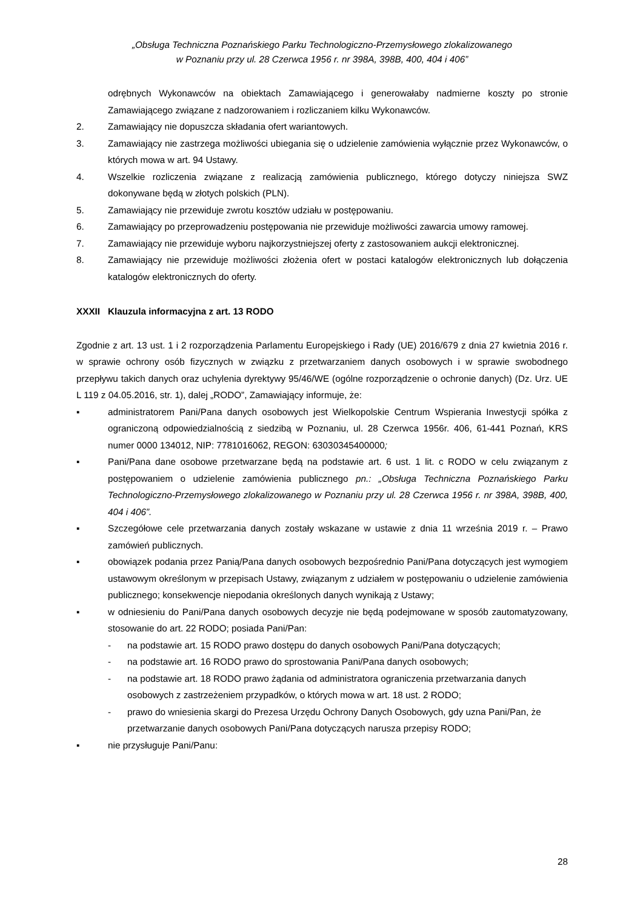„Obsługa Techniczna Poznańskiego Parku Technologiczno-Przemysłowego zlokalizowanego
w Poznaniu przy ul. 28 Czerwca 1956 r. nr 398A, 398B, 400, 404 i 406”
odrębnych Wykonawców na obiektach Zamawiającego i generowałaby nadmierne koszty po stronie Zamawiającego związane z nadzorowaniem i rozliczaniem kilku Wykonawców.
2. Zamawiający nie dopuszcza składania ofert wariantowych.
3. Zamawiający nie zastrzega możliwości ubiegania się o udzielenie zamówienia wyłącznie przez Wykonawców, o których mowa w art. 94 Ustawy.
4. Wszelkie rozliczenia związane z realizacją zamówienia publicznego, którego dotyczy niniejsza SWZ dokonywane będą w złotych polskich (PLN).
5. Zamawiający nie przewiduje zwrotu kosztów udziału w postępowaniu.
6. Zamawiający po przeprowadzeniu postępowania nie przewiduje możliwości zawarcia umowy ramowej.
7. Zamawiający nie przewiduje wyboru najkorzystniejszej oferty z zastosowaniem aukcji elektronicznej.
8. Zamawiający nie przewiduje możliwości złożenia ofert w postaci katalogów elektronicznych lub dołączenia katalogów elektronicznych do oferty.
XXXII Klauzula informacyjna z art. 13 RODO
Zgodnie z art. 13 ust. 1 i 2 rozporządzenia Parlamentu Europejskiego i Rady (UE) 2016/679 z dnia 27 kwietnia 2016 r. w sprawie ochrony osób fizycznych w związku z przetwarzaniem danych osobowych i w sprawie swobodnego przepływu takich danych oraz uchylenia dyrektywy 95/46/WE (ogólne rozporządzenie o ochronie danych) (Dz. Urz. UE L 119 z 04.05.2016, str. 1), dalej „RODO”, Zamawiający informuje, że:
▪ administratorem Pani/Pana danych osobowych jest Wielkopolskie Centrum Wspierania Inwestycji spółka z ograniczoną odpowiedzialnością z siedzibą w Poznaniu, ul. 28 Czerwca 1956r. 406, 61-441 Poznań, KRS numer 0000 134012, NIP: 7781016062, REGON: 63030345400000;
▪ Pani/Pana dane osobowe przetwarzane będą na podstawie art. 6 ust. 1 lit. c RODO w celu związanym z postępowaniem o udzielenie zamówienia publicznego pn.: „Obsługa Techniczna Poznańskiego Parku Technologiczno-Przemysłowego zlokalizowanego w Poznaniu przy ul. 28 Czerwca 1956 r. nr 398A, 398B, 400, 404 i 406”.
▪ Szczegółowe cele przetwarzania danych zostały wskazane w ustawie z dnia 11 września 2019 r. – Prawo zamówień publicznych.
▪ obowiązek podania przez Panią/Pana danych osobowych bezpośrednio Pani/Pana dotyczących jest wymogiem ustawowym określonym w przepisach Ustawy, związanym z udziałem w postępowaniu o udzielenie zamówienia publicznego; konsekwencje niepodania określonych danych wynikają z Ustawy;
▪ w odniesieniu do Pani/Pana danych osobowych decyzje nie będą podejmowane w sposób zautomatyzowany, stosowanie do art. 22 RODO; posiada Pani/Pan:
- na podstawie art. 15 RODO prawo dostępu do danych osobowych Pani/Pana dotyczących;
- na podstawie art. 16 RODO prawo do sprostowania Pani/Pana danych osobowych;
- na podstawie art. 18 RODO prawo żądania od administratora ograniczenia przetwarzania danych osobowych z zastrzeżeniem przypadków, o których mowa w art. 18 ust. 2 RODO;
- prawo do wniesienia skargi do Prezesa Urzędu Ochrony Danych Osobowych, gdy uzna Pani/Pan, że przetwarzanie danych osobowych Pani/Pana dotyczących narusza przepisy RODO;
▪ nie przysługuje Pani/Panu:
28